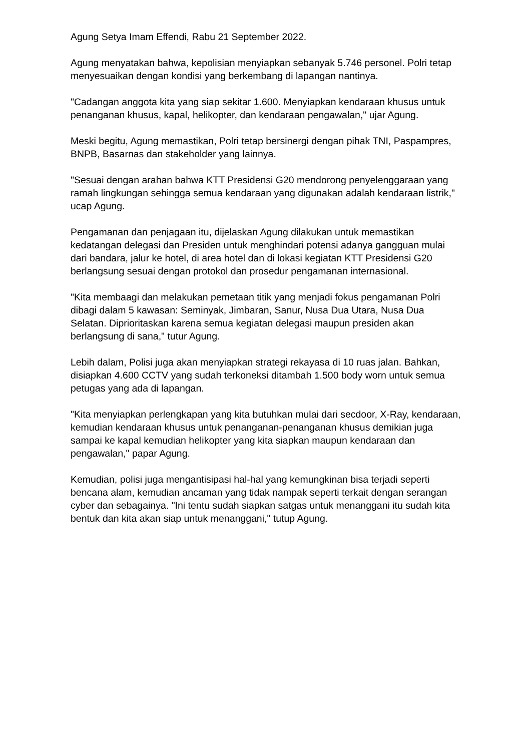Agung Setya Imam Effendi, Rabu 21 September 2022.
Agung menyatakan bahwa, kepolisian menyiapkan sebanyak 5.746 personel. Polri tetap menyesuaikan dengan kondisi yang berkembang di lapangan nantinya.
"Cadangan anggota kita yang siap sekitar 1.600. Menyiapkan kendaraan khusus untuk penanganan khusus, kapal, helikopter, dan kendaraan pengawalan," ujar Agung.
Meski begitu, Agung memastikan, Polri tetap bersinergi dengan pihak TNI, Paspampres, BNPB, Basarnas dan stakeholder yang lainnya.
"Sesuai dengan arahan bahwa KTT Presidensi G20 mendorong penyelenggaraan yang ramah lingkungan sehingga semua kendaraan yang digunakan adalah kendaraan listrik," ucap Agung.
Pengamanan dan penjagaan itu, dijelaskan Agung dilakukan untuk memastikan kedatangan delegasi dan Presiden untuk menghindari potensi adanya gangguan mulai dari bandara, jalur ke hotel, di area hotel dan di lokasi kegiatan KTT Presidensi G20 berlangsung sesuai dengan protokol dan prosedur pengamanan internasional.
"Kita membaagi dan melakukan pemetaan titik yang menjadi fokus pengamanan Polri dibagi dalam 5 kawasan: Seminyak, Jimbaran, Sanur, Nusa Dua Utara, Nusa Dua Selatan. Diprioritaskan karena semua kegiatan delegasi maupun presiden akan berlangsung di sana," tutur Agung.
Lebih dalam, Polisi juga akan menyiapkan strategi rekayasa di 10 ruas jalan. Bahkan, disiapkan 4.600 CCTV yang sudah terkoneksi ditambah 1.500 body worn untuk semua petugas yang ada di lapangan.
"Kita menyiapkan perlengkapan yang kita butuhkan mulai dari secdoor, X-Ray, kendaraan, kemudian kendaraan khusus untuk penanganan-penanganan khusus demikian juga sampai ke kapal kemudian helikopter yang kita siapkan maupun kendaraan dan pengawalan," papar Agung.
Kemudian, polisi juga mengantisipasi hal-hal yang kemungkinan bisa terjadi seperti bencana alam, kemudian ancaman yang tidak nampak seperti terkait dengan serangan cyber dan sebagainya. "Ini tentu sudah siapkan satgas untuk menanggani itu sudah kita bentuk dan kita akan siap untuk menanggani," tutup Agung.